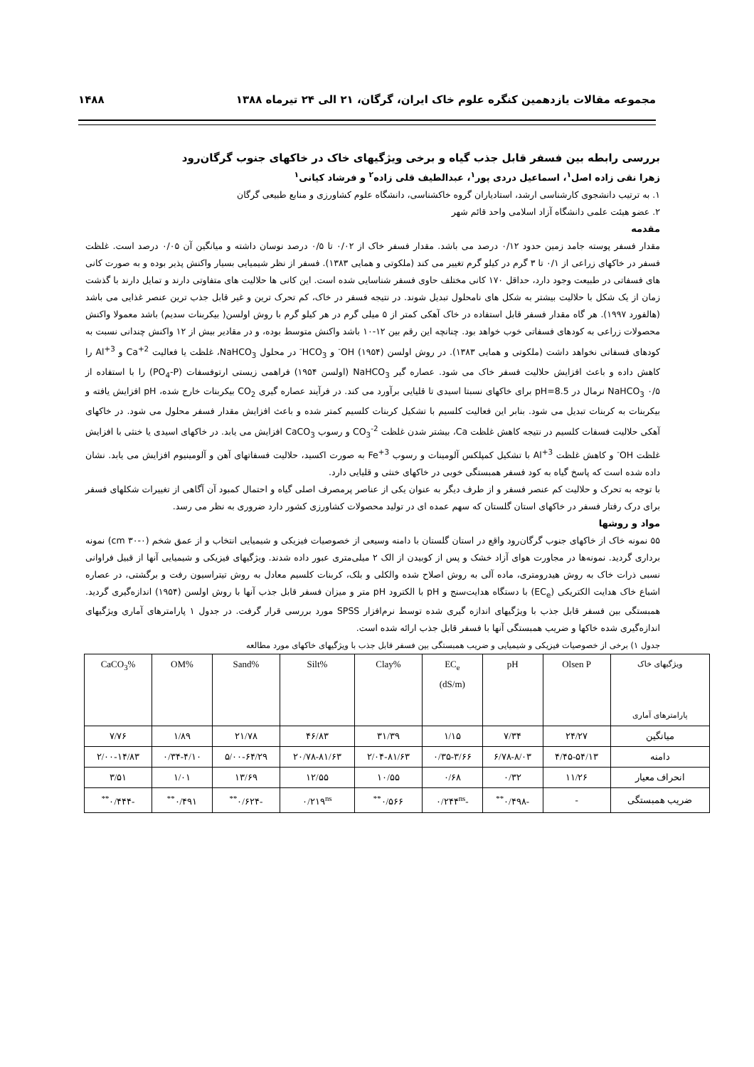مجموعه مقالات یازدهمین کنگره علوم خاک ایران، گرگان، ۲۱ الی ۲۴ تیرماه ۱۳۸۸ ۱۴۸۸
بررسی رابطه بین فسفر قابل جذب گیاه و برخی ویژگیهای خاک در خاکهای جنوب گرگان‌رود
زهرا نقی زاده اصل<sup>۱</sup>، اسماعیل دردی پور<sup>۱</sup>، عبدالطیف قلی زاده<sup>۲</sup> و فرشاد کیانی<sup>۱</sup>
۱. به ترتیب دانشجوی کارشناسی ارشد، استادیاران گروه خاکشناسی، دانشگاه علوم کشاورزی و منابع طبیعی گرگان
۲. عضو هیئت علمی دانشگاه آزاد اسلامی واحد قائم شهر
مقدمه
مقدار فسفر پوسته جامد زمین حدود ۰/۱۲ درصد می باشد. مقدار فسفر خاک از ۰/۰۲ تا ۰/۵ درصد نوسان داشته و میانگین آن ۰/۰۵ درصد است. غلظت فسفر در خاکهای زراعی از ۰/۱ تا ۳ گرم در کیلو گرم تغییر می کند (ملکوتی و همایی ۱۳۸۳). فسفر از نظر شیمیایی بسیار واکنش پذیر بوده و به صورت کانی های فسفاتی در طبیعت وجود دارد، حداقل ۱۷۰ کانی مختلف حاوی فسفر شناسایی شده است. این کانی ها حلالیت های متفاوتی دارند و تمایل دارند با گذشت زمان از یک شکل با حلالیت بیشتر به شکل های نامحلول تبدیل شوند. در نتیجه فسفر در خاک، کم تحرک ترین و غیر قابل جذب ترین عنصر غذایی می باشد (هالفورد ۱۹۹۷). هر گاه مقدار فسفر قابل استفاده در خاک آهکی کمتر از ۵ میلی گرم در هر کیلو گرم با روش اولسن( بیکربنات سدیم) باشد معمولا واکنش محصولات زراعی به کودهای فسفاتی خوب خواهد بود. چنانچه این رقم بین ۱۲-۱۰ باشد واکنش متوسط بوده، و در مقادیر بیش از ۱۲ واکنش چندانی نسبت به کودهای فسفاتی نخواهد داشت (ملکوتی و همایی ۱۳۸۳). در روش اولسن (۱۹۵۴) OH<sup>-</sup> و HCO<sub>3</sub><sup>-</sup> در محلول NaHCO<sub>3</sub>، غلظت یا فعالیت Ca<sup>+2</sup> و Al<sup>+3</sup> را کاهش داده و باعث افزایش حلالیت فسفر خاک می شود. عصاره گیر NaHCO<sub>3</sub> (اولسن ۱۹۵۴) فراهمی زیستی ارتوفسفات (PO<sub>4</sub>-P) را با استفاده از NaHCO<sub>3</sub> ۰/۵ نرمال در pH=8.5 برای خاکهای نسبتا اسیدی تا قلیایی برآورد می کند. در فرآیند عصاره گیری CO<sub>2</sub> بیکربنات خارج شده، pH افزایش یافته و بیکربنات به کربنات تبدیل می شود. بنابر این فعالیت کلسیم با تشکیل کربنات کلسیم کمتر شده و باعث افزایش مقدار فسفر محلول می شود. در خاکهای آهکی حلالیت فسفات کلسیم در نتیجه کاهش غلظت Ca، بیشتر شدن غلظت CO<sub>3</sub><sup>-2</sup> و رسوب CaCO<sub>3</sub> افزایش می یابد. در خاکهای اسیدی یا خنثی با افزایش غلظت OH<sup>-</sup> و کاهش غلظت Al<sup>+3</sup> با تشکیل کمپلکس آلومینات و رسوب Fe<sup>+3</sup> به صورت اکسید، حلالیت فسفاتهای آهن و آلومینیوم افزایش می یابد. نشان داده شده است که پاسخ گیاه به کود فسفر همبستگی خوبی در خاکهای خنثی و قلیایی دارد.
با توجه به تحرک و حلالیت کم عنصر فسفر و از طرف دیگر به عنوان یکی از عناصر پرمصرف اصلی گیاه و احتمال کمبود آن آگاهی از تغییرات شکلهای فسفر برای درک رفتار فسفر در خاکهای استان گلستان که سهم عمده ای در تولید محصولات کشاورزی کشور دارد ضروری به نظر می رسد.
مواد و روشها
۵۵ نمونه خاک از خاکهای جنوب گرگان‌رود واقع در استان گلستان با دامنه وسیعی از خصوصیات فیزیکی و شیمیایی انتخاب و از عمق شخم (۰-۳۰ cm) نمونه برداری گردید. نمونه‌ها در مجاورت هوای آزاد خشک و پس از کوبیدن از الک ۲ میلی‌متری عبور داده شدند. ویژگیهای فیزیکی و شیمیایی آنها از قبیل فراوانی نسبی ذرات خاک به روش هیدرومتری، ماده آلی به روش اصلاح شده والکلی و بلک، کربنات کلسیم معادل به روش تیتراسیون رفت و برگشتی، در عصاره اشباع خاک هدایت الکتریکی (EC<sub>e</sub>) با دستگاه هدایت‌سنج و pH با الکترود pH متر و میزان فسفر قابل جذب آنها با روش اولسن (۱۹۵۴) اندازه‌گیری گردید. همبستگی بین فسفر قابل جذب با ویژگیهای اندازه گیری شده توسط نرم‌افزار SPSS مورد بررسی قرار گرفت. در جدول ۱ پارامترهای آماری ویژگیهای اندازه‌گیری شده خاکها و ضریب همبستگی آنها با فسفر قابل جذب ارائه شده است.
جدول ۱) برخی از خصوصیات فیزیکی و شیمیایی و ضریب همبستگی بین فسفر قابل جذب با ویژگیهای خاکهای مورد مطالعه
| ویژگیهای خاک پارامترهای آماری | Olsen P | pH | EC<sub>e</sub> (dS/m) | %Clay | %Silt | %Sand | %OM | %CaCO<sub>3</sub> |
| --- | --- | --- | --- | --- | --- | --- | --- | --- |
| میانگین | ۲۴/۲۷ | ۷/۳۴ | ۱/۱۵ | ۳۱/۳۹ | ۴۶/۸۳ | ۲۱/۷۸ | ۱/۸۹ | ۷/۷۶ |
| دامنه | ۴/۴۵-۵۴/۱۳ | ۶/۷۸-۸/۰۳ | ۰/۳۵-۳/۶۶ | ۲/۰۴-۸۱/۶۳ | ۲۰/۷۸-۸۱/۶۳ | ۵/۰۰-۶۴/۲۹ | ۰/۳۴-۴/۱۰ | ۲/۰۰-۱۴/۸۳ |
| انحراف معیار | ۱۱/۲۶ | ۰/۳۲ | ۰/۶۸ | ۱۰/۵۵ | ۱۲/۵۵ | ۱۳/۶۹ | ۱/۰۱ | ۳/۵۱ |
| ضریب همبستگی | - | -۰/۴۹۸<sup>**</sup> | -۰/۲۴۴<sup>ns</sup> | ۰/۵۶۶<sup>**</sup> | ۰/۲۱۹<sup>ns</sup> | -۰/۶۲۴<sup>**</sup> | ۰/۴۹۱<sup>**</sup> | -۰/۴۴۴<sup>**</sup> |